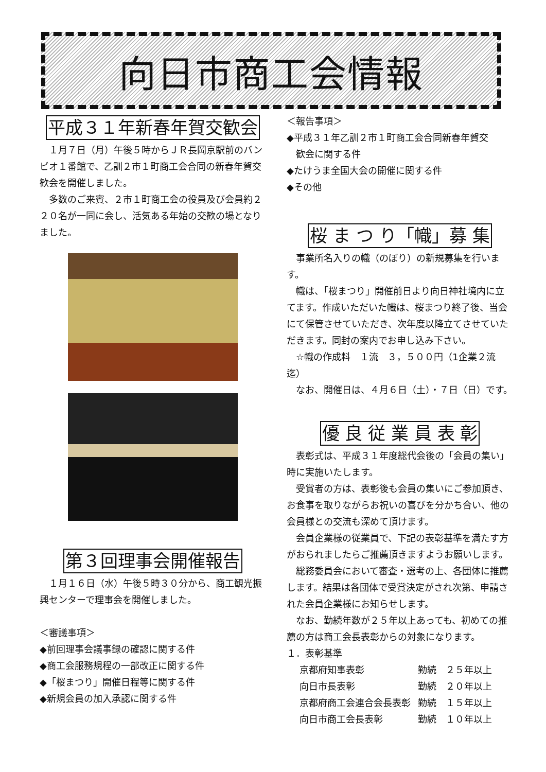向日市商工会情報
平成３１年新春年賀交歓会
１月７日（月）午後５時からＪＲ長岡京駅前のバンビオ１番館で、乙訓２市１町商工会合同の新春年賀交歓会を開催しました。
多数のご来賓、２市１町商工会の役員及び会員約２２０名が一同に会し、活気ある年始の交歓の場となりました。
第３回理事会開催報告
１月１６日（水）午後５時３０分から、商工観光振興センターで理事会を開催しました。
＜審議事項＞
◆前回理事会議事録の確認に関する件
◆商工会服務規程の一部改正に関する件
◆「桜まつり」開催日程等に関する件
◆新規会員の加入承認に関する件
＜報告事項＞
◆平成３１年乙訓２市１町商工会合同新春年賀交
　歓会に関する件
◆たけうま全国大会の開催に関する件
◆その他
桜 ま つ り「幟」募 集
事業所名入りの幟（のぼり）の新規募集を行います。
幟は、「桜まつり」開催前日より向日神社境内に立てます。作成いただいた幟は、桜まつり終了後、当会にて保管させていただき、次年度以降立てさせていただきます。同封の案内でお申し込み下さい。
　☆幟の作成料　１流　３，５００円（1企業２流迄）
なお、開催日は、４月６日（土）・７日（日）です。
優 良 従 業 員 表 彰
表彰式は、平成３１年度総代会後の「会員の集い」時に実施いたします。
受賞者の方は、表彰後も会員の集いにご参加頂き、お食事を取りながらお祝いの喜びを分かち合い、他の会員様との交流も深めて頂けます。
会員企業様の従業員で、下記の表彰基準を満たす方がおられましたらご推薦頂きますようお願いします。
総務委員会において審査・選考の上、各団体に推薦します。結果は各団体で受賞決定がされ次第、申請された会員企業様にお知らせします。
なお、勤続年数が２５年以上あっても、初めての推薦の方は商工会長表彰からの対象になります。
１．表彰基準
| 京都府知事表彰 | 勤続 ２５年以上 |
| 向日市長表彰 | 勤続 ２０年以上 |
| 京都府商工会連合会長表彰 | 勤続 １５年以上 |
| 向日市商工会長表彰 | 勤続 １０年以上 |